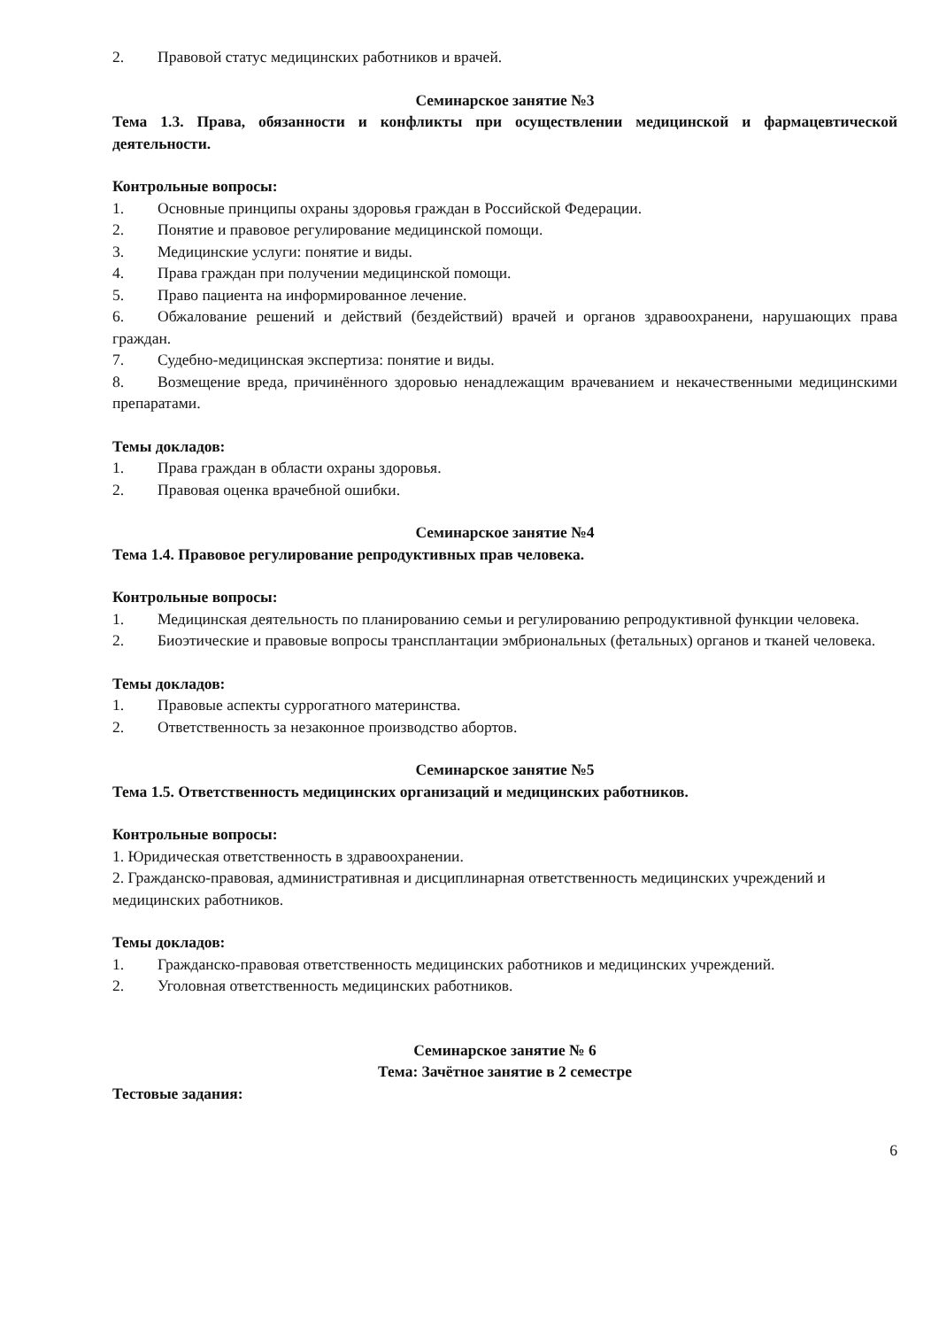2. Правовой статус медицинских работников и врачей.
Семинарское занятие №3
Тема 1.3. Права, обязанности и конфликты при осуществлении медицинской и фармацевтической деятельности.
Контрольные вопросы:
1. Основные принципы охраны здоровья граждан в Российской Федерации.
2. Понятие и правовое регулирование медицинской помощи.
3. Медицинские услуги: понятие и виды.
4. Права граждан при получении медицинской помощи.
5. Право пациента на информированное лечение.
6. Обжалование решений и действий (бездействий) врачей и органов здравоохранени, нарушающих права граждан.
7. Судебно-медицинская экспертиза: понятие и виды.
8. Возмещение вреда, причинённого здоровью ненадлежащим врачеванием и некачественными медицинскими препаратами.
Темы докладов:
1. Права граждан в области охраны здоровья.
2. Правовая оценка врачебной ошибки.
Семинарское занятие №4
Тема 1.4. Правовое регулирование репродуктивных прав человека.
Контрольные вопросы:
1. Медицинская деятельность по планированию семьи и регулированию репродуктивной функции человека.
2. Биоэтические и правовые вопросы трансплантации эмбриональных (фетальных) органов и тканей человека.
Темы докладов:
1. Правовые аспекты суррогатного материнства.
2. Ответственность за незаконное производство абортов.
Семинарское занятие №5
Тема 1.5. Ответственность медицинских организаций и медицинских работников.
Контрольные вопросы:
1. Юридическая ответственность в здравоохранении.
2. Гражданско-правовая, административная и дисциплинарная ответственность медицинских учреждений и медицинских работников.
Темы докладов:
1. Гражданско-правовая ответственность медицинских работников и медицинских учреждений.
2. Уголовная ответственность медицинских работников.
Семинарское занятие № 6
Тема: Зачётное занятие в 2 семестре
Тестовые задания:
6